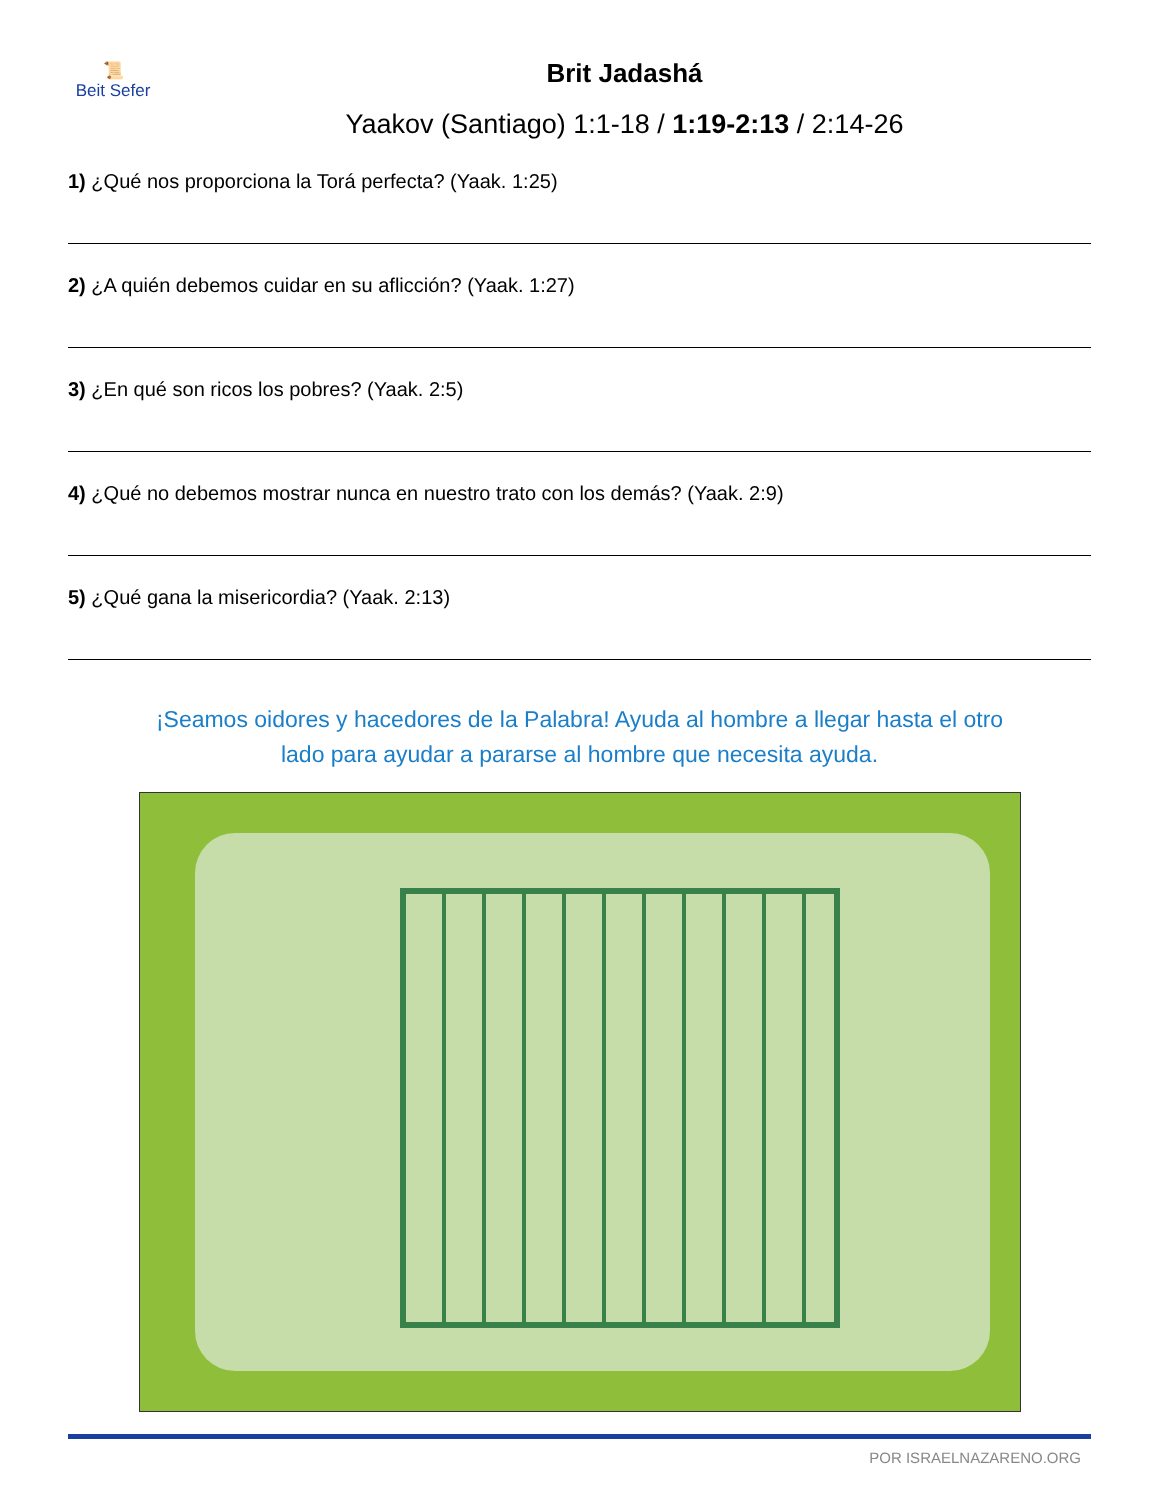📜
Beit Sefer
Brit Jadashá
Yaakov (Santiago) 1:1-18 / 1:19-2:13 / 2:14-26
1) ¿Qué nos proporciona la Torá perfecta? (Yaak. 1:25)
2) ¿A quién debemos cuidar en su aflicción? (Yaak. 1:27)
3) ¿En qué son ricos los pobres? (Yaak. 2:5)
4) ¿Qué no debemos mostrar nunca en nuestro trato con los demás? (Yaak. 2:9)
5) ¿Qué gana la misericordia? (Yaak. 2:13)
¡Seamos oidores y hacedores de la Palabra! Ayuda al hombre a llegar hasta el otro
lado para ayudar a pararse al hombre que necesita ayuda.
POR ISRAELNAZARENO.ORG